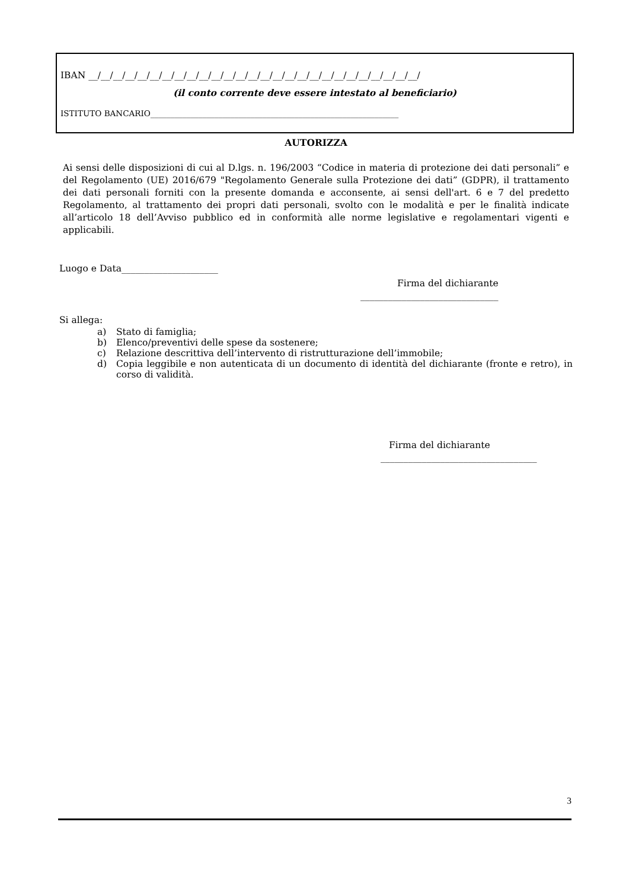IBAN __/__/__/__/__/__/__/__/__/__/__/__/__/__/__/__/__/__/__/__/__/__/__/__/__/__/__/
(il conto corrente deve essere intestato al beneficiario)
ISTITUTO BANCARIO______________________________________________________________
AUTORIZZA
Ai sensi delle disposizioni di cui al D.lgs. n. 196/2003 “Codice in materia di protezione dei dati personali” e del Regolamento (UE) 2016/679 "Regolamento Generale sulla Protezione dei dati” (GDPR), il trattamento dei dati personali forniti con la presente domanda e acconsente, ai sensi dell'art. 6 e 7 del predetto Regolamento, al trattamento dei propri dati personali, svolto con le modalità e per le finalità indicate all’articolo 18 dell’Avviso pubblico ed in conformità alle norme legislative e regolamentari vigenti e applicabili.
Luogo e Data_____________________
Firma del dichiarante
______________________________
Si allega:
a) Stato di famiglia;
b) Elenco/preventivi delle spese da sostenere;
c) Relazione descrittiva dell’intervento di ristrutturazione dell’immobile;
d) Copia leggibile e non autenticata di un documento di identità del dichiarante (fronte e retro), in corso di validità.
Firma del dichiarante
__________________________________
3